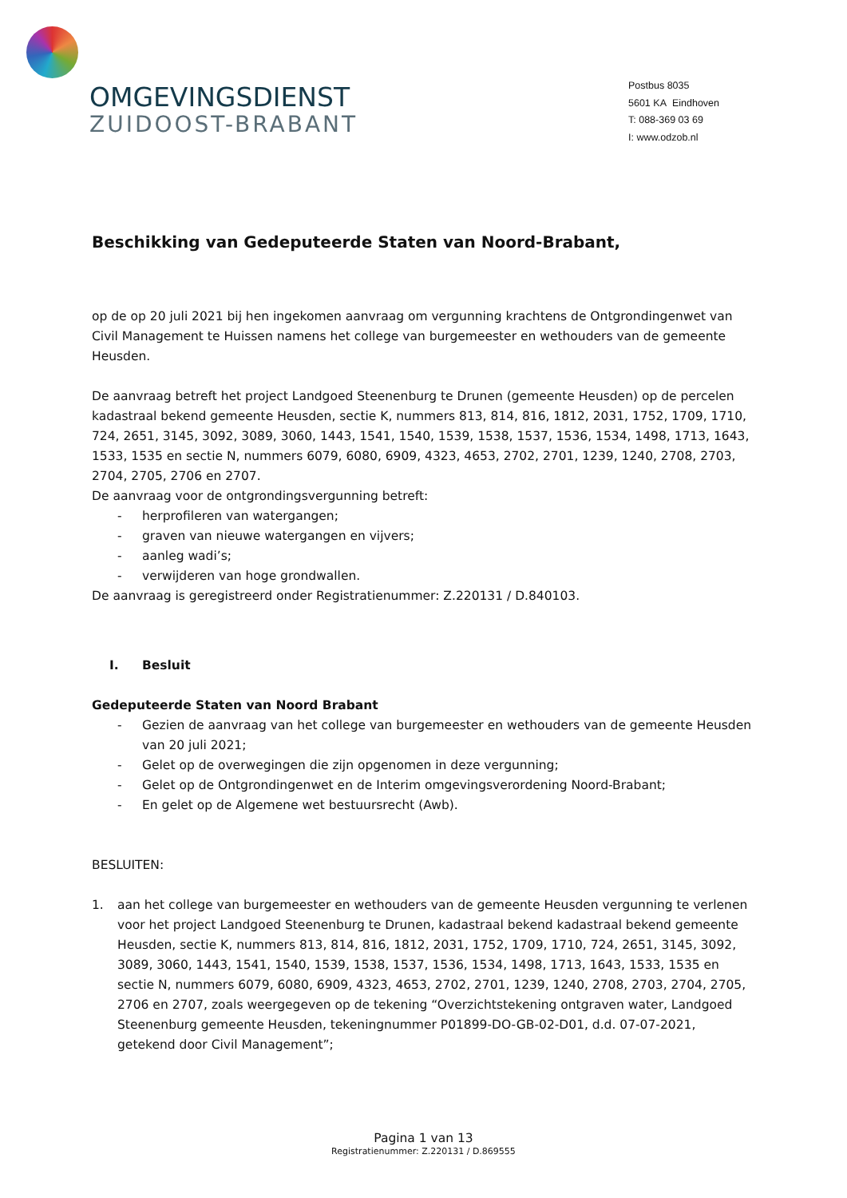OMGEVINGSDIENST
ZUIDOOST-BRABANT
Postbus 8035
5601 KA Eindhoven
T: 088-369 03 69
I: www.odzob.nl
Beschikking van Gedeputeerde Staten van Noord-Brabant,
op de op 20 juli 2021 bij hen ingekomen aanvraag om vergunning krachtens de Ontgrondingenwet van Civil Management te Huissen namens het college van burgemeester en wethouders van de gemeente Heusden.
De aanvraag betreft het project Landgoed Steenenburg te Drunen (gemeente Heusden) op de percelen kadastraal bekend gemeente Heusden, sectie K, nummers 813, 814, 816, 1812, 2031, 1752, 1709, 1710, 724, 2651, 3145, 3092, 3089, 3060, 1443, 1541, 1540, 1539, 1538, 1537, 1536, 1534, 1498, 1713, 1643, 1533, 1535 en sectie N, nummers 6079, 6080, 6909, 4323, 4653, 2702, 2701, 1239, 1240, 2708, 2703, 2704, 2705, 2706 en 2707.
De aanvraag voor de ontgrondingsvergunning betreft:
- herprofileren van watergangen;
- graven van nieuwe watergangen en vijvers;
- aanleg wadi’s;
- verwijderen van hoge grondwallen.
De aanvraag is geregistreerd onder Registratienummer: Z.220131 / D.840103.
I. Besluit
Gedeputeerde Staten van Noord Brabant
- Gezien de aanvraag van het college van burgemeester en wethouders van de gemeente Heusden van 20 juli 2021;
- Gelet op de overwegingen die zijn opgenomen in deze vergunning;
- Gelet op de Ontgrondingenwet en de Interim omgevingsverordening Noord-Brabant;
- En gelet op de Algemene wet bestuursrecht (Awb).
BESLUITEN:
1. aan het college van burgemeester en wethouders van de gemeente Heusden vergunning te verlenen voor het project Landgoed Steenenburg te Drunen, kadastraal bekend kadastraal bekend gemeente Heusden, sectie K, nummers 813, 814, 816, 1812, 2031, 1752, 1709, 1710, 724, 2651, 3145, 3092, 3089, 3060, 1443, 1541, 1540, 1539, 1538, 1537, 1536, 1534, 1498, 1713, 1643, 1533, 1535 en sectie N, nummers 6079, 6080, 6909, 4323, 4653, 2702, 2701, 1239, 1240, 2708, 2703, 2704, 2705, 2706 en 2707, zoals weergegeven op de tekening “Overzichtstekening ontgraven water, Landgoed Steenenburg gemeente Heusden, tekeningnummer P01899-DO-GB-02-D01, d.d. 07-07-2021, getekend door Civil Management”;
Pagina 1 van 13
Registratienummer: Z.220131 / D.869555